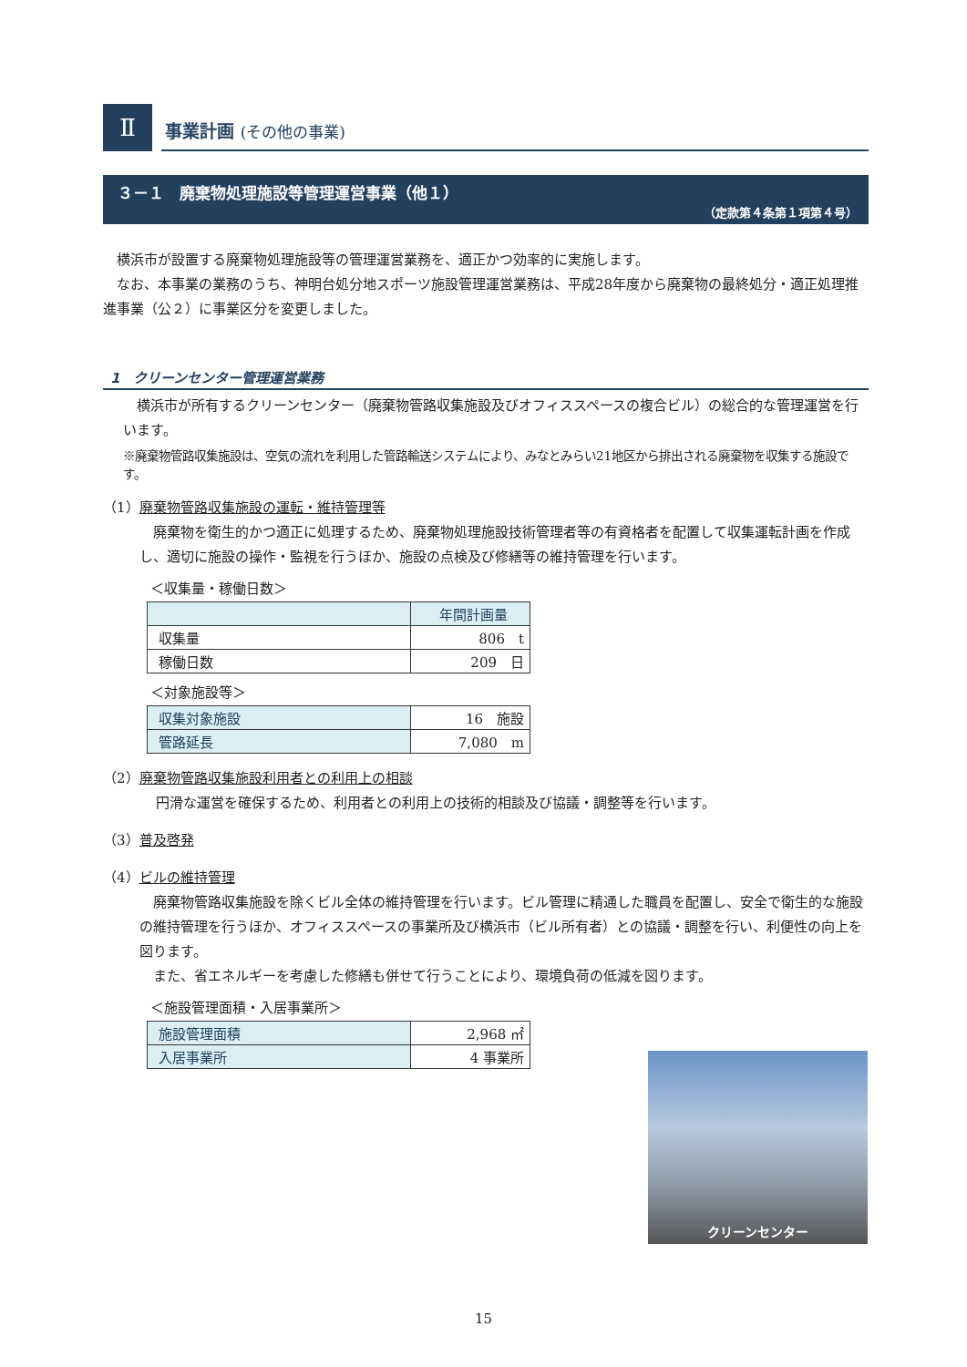Ⅱ
事業計画 (その他の事業)
３－１　廃棄物処理施設等管理運営事業（他１）
（定款第４条第１項第４号）
　横浜市が設置する廃棄物処理施設等の管理運営業務を、適正かつ効率的に実施します。
　なお、本事業の業務のうち、神明台処分地スポーツ施設管理運営業務は、平成28年度から廃棄物の最終処分・適正処理推進事業（公２）に事業区分を変更しました。
1　クリーンセンター管理運営業務
　横浜市が所有するクリーンセンター（廃棄物管路収集施設及びオフィススペースの複合ビル）の総合的な管理運営を行います。
※廃棄物管路収集施設は、空気の流れを利用した管路輸送システムにより、みなとみらい21地区から排出される廃棄物を収集する施設です。
（1）廃棄物管路収集施設の運転・維持管理等
　廃棄物を衛生的かつ適正に処理するため、廃棄物処理施設技術管理者等の有資格者を配置して収集運転計画を作成し、適切に施設の操作・監視を行うほか、施設の点検及び修繕等の維持管理を行います。
＜収集量・稼働日数＞
| | 年間計画量 |
| --- | --- |
| 収集量 | 806 t |
| 稼働日数 | 209 日 |
＜対象施設等＞
| 収集対象施設 | 16 施設 |
| 管路延長 | 7,080 m |
（2）廃棄物管路収集施設利用者との利用上の相談
円滑な運営を確保するため、利用者との利用上の技術的相談及び協議・調整等を行います。
（3）普及啓発
（4）ビルの維持管理
　廃棄物管路収集施設を除くビル全体の維持管理を行います。ビル管理に精通した職員を配置し、安全で衛生的な施設の維持管理を行うほか、オフィススペースの事業所及び横浜市（ビル所有者）との協議・調整を行い、利便性の向上を図ります。
　また、省エネルギーを考慮した修繕も併せて行うことにより、環境負荷の低減を図ります。
＜施設管理面積・入居事業所＞
| 施設管理面積 | 2,968 ㎡ |
| 入居事業所 | 4 事業所 |
クリーンセンター
15